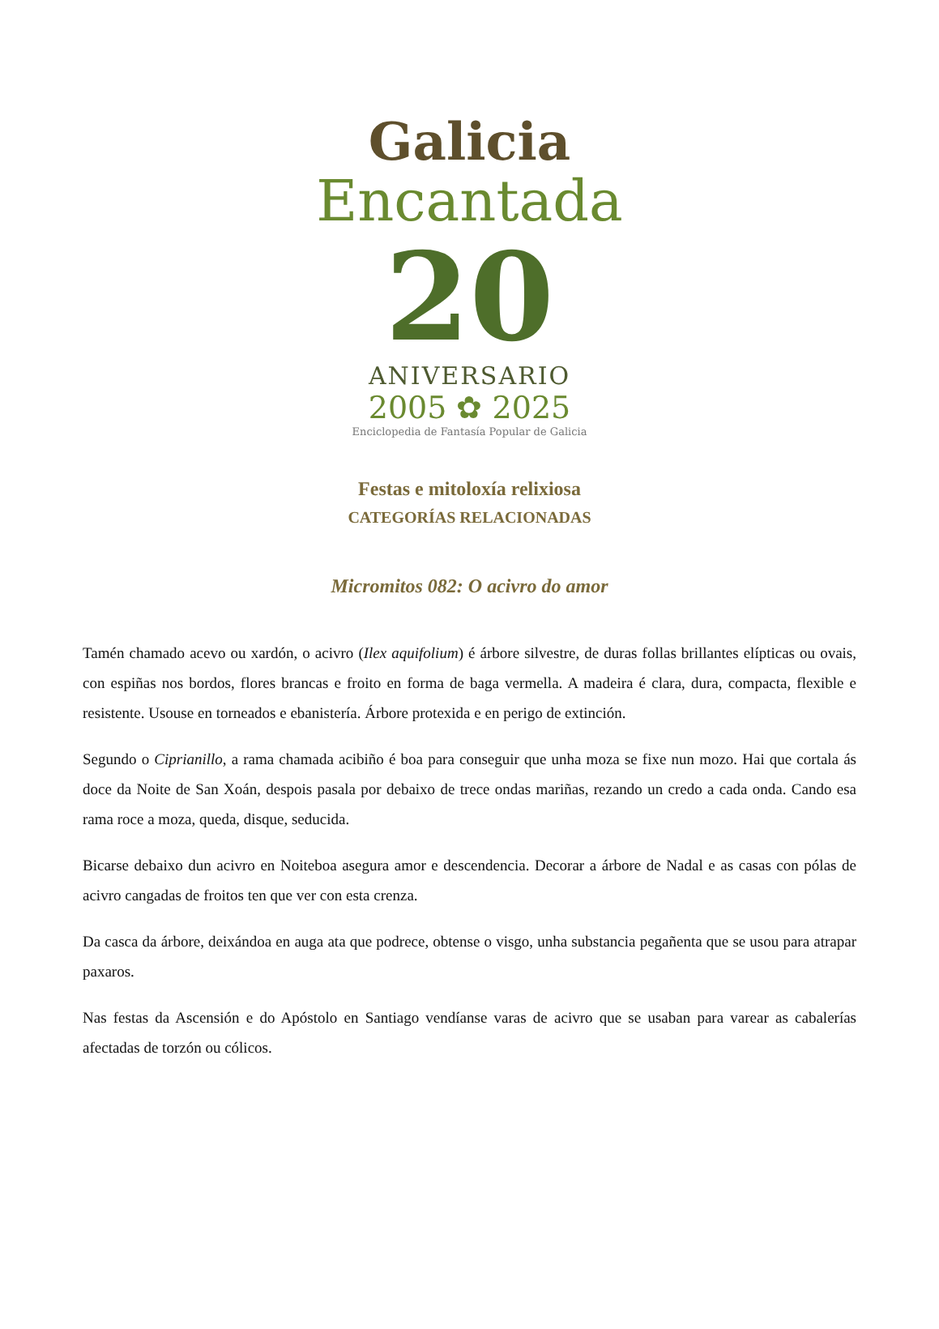Galicia
Encantada
20
ANIVERSARIO
2005 ✿ 2025
Enciclopedia de Fantasía Popular de Galicia
Festas e mitoloxía relixiosa
CATEGORÍAS RELACIONADAS
Micromitos 082: O acivro do amor
Tamén chamado acevo ou xardón, o acivro (Ilex aquifolium) é árbore silvestre, de duras follas brillantes elípticas ou ovais, con espiñas nos bordos, flores brancas e froito en forma de baga vermella. A madeira é clara, dura, compacta, flexible e resistente. Usouse en torneados e ebanistería. Árbore protexida e en perigo de extinción.
Segundo o Ciprianillo, a rama chamada acibiño é boa para conseguir que unha moza se fixe nun mozo. Hai que cortala ás doce da Noite de San Xoán, despois pasala por debaixo de trece ondas mariñas, rezando un credo a cada onda. Cando esa rama roce a moza, queda, disque, seducida.
Bicarse debaixo dun acivro en Noiteboa asegura amor e descendencia. Decorar a árbore de Nadal e as casas con pólas de acivro cangadas de froitos ten que ver con esta crenza.
Da casca da árbore, deixándoa en auga ata que podrece, obtense o visgo, unha substancia pegañenta que se usou para atrapar paxaros.
Nas festas da Ascensión e do Apóstolo en Santiago vendíanse varas de acivro que se usaban para varear as cabalerías afectadas de torzón ou cólicos.